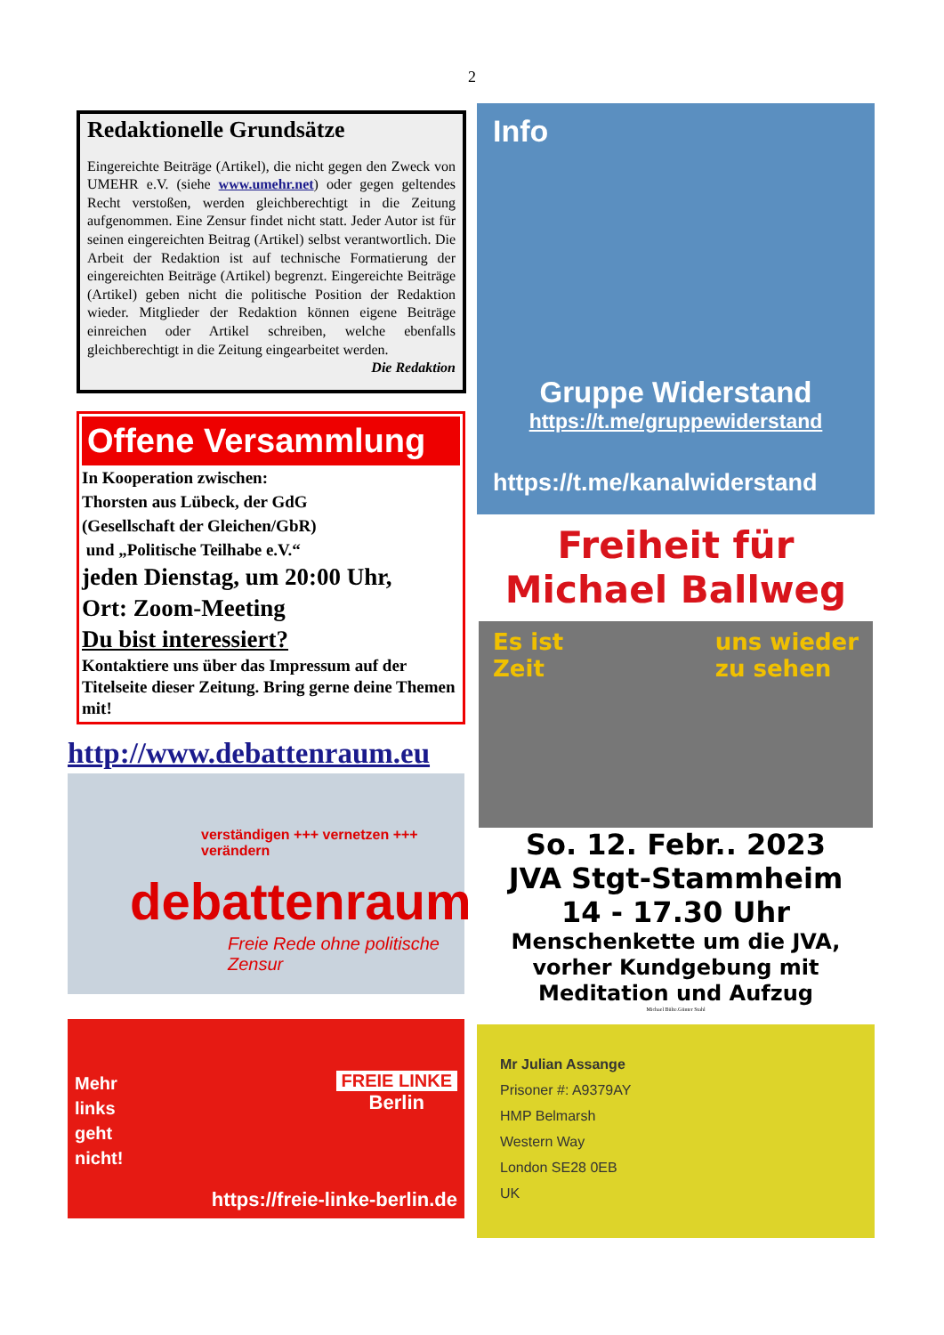2
Redaktionelle Grundsätze
Eingereichte Beiträge (Artikel), die nicht gegen den Zweck von UMEHR e.V. (siehe www.umehr.net) oder gegen geltendes Recht verstoßen, werden gleichberechtigt in die Zeitung aufgenommen. Eine Zensur findet nicht statt. Jeder Autor ist für seinen eingereichten Beitrag (Artikel) selbst verantwortlich. Die Arbeit der Redaktion ist auf technische Formatierung der eingereichten Beiträge (Artikel) begrenzt. Eingereichte Beiträge (Artikel) geben nicht die politische Position der Redaktion wieder. Mitglieder der Redaktion können eigene Beiträge einreichen oder Artikel schreiben, welche ebenfalls gleichberechtigt in die Zeitung eingearbeitet werden.
Die Redaktion
Offene Versammlung
In Kooperation zwischen:
Thorsten aus Lübeck, der GdG
(Gesellschaft der Gleichen/GbR)
und „Politische Teilhabe e.V.“
jeden Dienstag, um 20:00 Uhr,
Ort: Zoom-Meeting
Du bist interessiert?
Kontaktiere uns über das Impressum auf der Titelseite dieser Zeitung. Bring gerne deine Themen mit!
http://www.debattenraum.eu
verständigen +++ vernetzen +++ verändern
debattenraum
Freie Rede ohne politische Zensur
Mehr
links
geht
nicht!
FREIE LINKE
Berlin
https://freie-linke-berlin.de
Info
Gruppe Widerstand
https://t.me/gruppewiderstand
https://t.me/kanalwiderstand
Freiheit für
Michael Ballweg
Es ist
Zeit uns wieder
zu sehen
So. 12. Febr.. 2023
JVA Stgt-Stammheim
14 - 17.30 Uhr
Menschenkette um die JVA,
vorher Kundgebung mit
Meditation und Aufzug
Michael Bülte.Günter Stahl
Mr Julian Assange
Prisoner #: A9379AY
HMP Belmarsh
Western Way
London SE28 0EB
UK